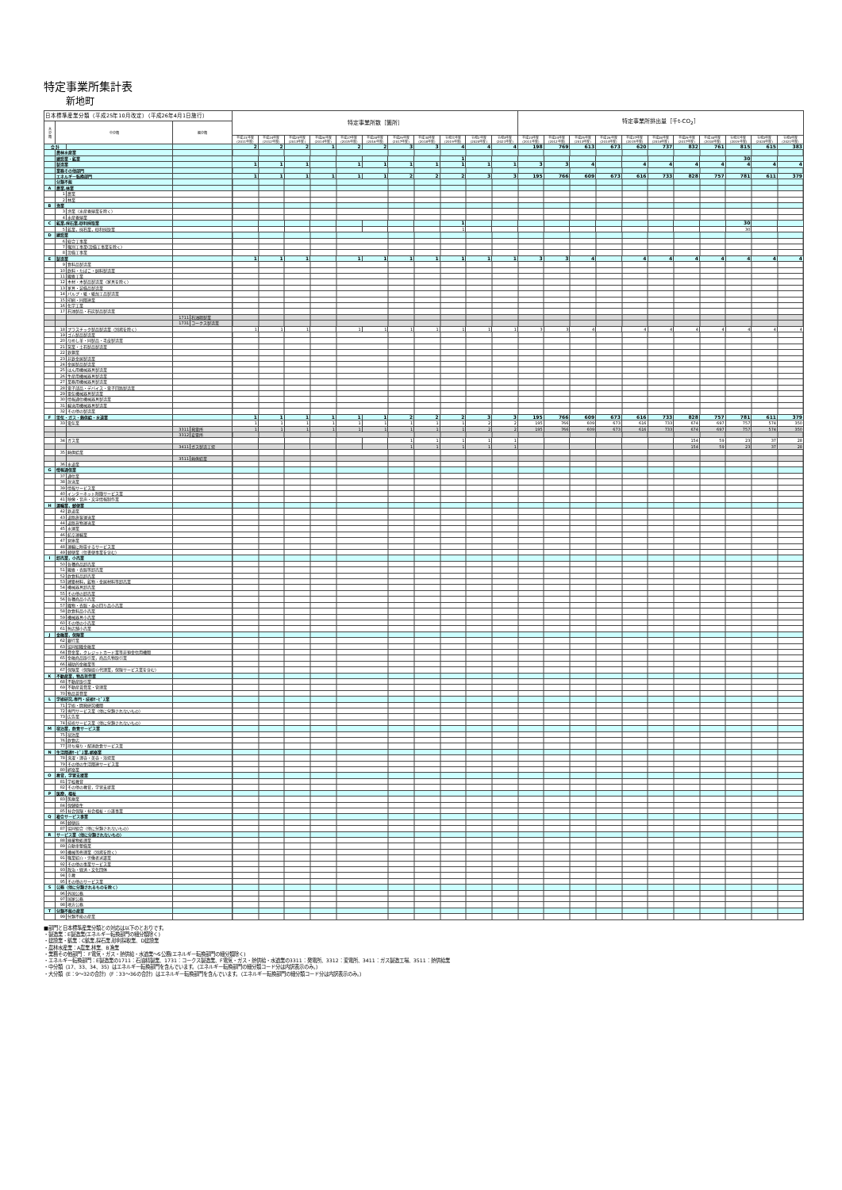特定事業所集計表
新地町
| 日本標準産業分類（平成25年10月改定）（平成26年4月1日施行） | | | | | 特定事業所数［箇所］ | | | | | | | | | | | 特定事業所排出量［千t-CO<sub>2</sub>］ | | | | | | | | | | |
| --- | --- | --- | --- | --- | --- | --- | --- | --- | --- | --- | --- | --- | --- | --- | --- | --- | --- | --- | --- | --- | --- | --- | --- | --- | --- | --- |
| 大 分 類 | 中分類 | | 細分類 | | | | | | | | | | | | | | | | | | | | | | | |
| | | | | | 平成23年度 (2011年度) | 平成24年度 (2012年度) | 平成25年度 (2013年度) | 平成26年度 (2014年度) | 平成27年度 (2015年度) | 平成28年度 (2016年度) | 平成29年度 (2017年度) | 平成30年度 (2018年度) | 令和元年度 (2019年度) | 令和2年度 (2020年度) | 令和3年度 (2021年度) | 平成23年度 (2011年度) | 平成24年度 (2012年度) | 平成25年度 (2013年度) | 平成26年度 (2014年度) | 平成27年度 (2015年度) | 平成28年度 (2016年度) | 平成29年度 (2017年度) | 平成30年度 (2018年度) | 令和元年度 (2019年度) | 令和2年度 (2020年度) | 令和3年度 (2021年度) |
| 合 計 | | | | | 2 | 2 | 2 | 1 | 2 | 2 | 3 | 3 | 4 | 4 | 4 | 198 | 769 | 613 | 673 | 620 | 737 | 832 | 761 | 815 | 615 | 383 |
| | 農林水産業 | | | | | | | | | | | | | | | | | | | | | | | | | |
| | 建設業・鉱業 | | | | | | | | | | | | 1 | | | | | | | | | | | 30 | | |
| | 製造業 | | | | 1 | 1 | 1 | | 1 | 1 | 1 | 1 | 1 | 1 | 1 | 3 | 3 | 4 | | 4 | 4 | 4 | 4 | 4 | 4 | 4 |
| | 業務その他部門 | | | | | | | | | | | | | | | | | | | | | | | | | |
| | エネルギー転換部門 | | | | 1 | 1 | 1 | 1 | 1 | 1 | 2 | 2 | 2 | 3 | 3 | 195 | 766 | 609 | 673 | 616 | 733 | 828 | 757 | 781 | 611 | 379 |
| | 分類不能 | | | | | | | | | | | | | | | | | | | | | | | | | |
| A | 農業,林業 | | | | | | | | | | | | | | | | | | | | | | | | | |
| | 1 | 農業 | | | | | | | | | | | | | | | | | | | | | | | | |
| | 2 | 林業 | | | | | | | | | | | | | | | | | | | | | | | | |
| B | 漁業 | | | | | | | | | | | | | | | | | | | | | | | | | |
| | 3 | 漁業（水産養殖業を除く） | | | | | | | | | | | | | | | | | | | | | | | | |
| | 4 | 水産養殖業 | | | | | | | | | | | | | | | | | | | | | | | | |
| C | 鉱業,採石業,砂利採取業 | | | | | | | | | | | | 1 | | | | | | | | | | | 30 | | |
| | 5 | 鉱業，採石業，砂利採取業 | | | | | | | | | | | 1 | | | | | | | | | | | 30 | | |
| D | 建設業 | | | | | | | | | | | | | | | | | | | | | | | | | |
| | 6 | 総合工事業 | | | | | | | | | | | | | | | | | | | | | | | | |
| | 7 | 職別工事業(設備工事業を除く) | | | | | | | | | | | | | | | | | | | | | | | | |
| | 8 | 設備工事業 | | | | | | | | | | | | | | | | | | | | | | | | |
| E | 製造業 | | | | 1 | 1 | 1 | | 1 | 1 | 1 | 1 | 1 | 1 | 1 | 3 | 3 | 4 | | 4 | 4 | 4 | 4 | 4 | 4 | 4 |
| | 9 | 食料品製造業 | | | | | | | | | | | | | | | | | | | | | | | | |
| | 10 | 飲料・たばこ・飼料製造業 | | | | | | | | | | | | | | | | | | | | | | | | |
| | 11 | 繊維工業 | | | | | | | | | | | | | | | | | | | | | | | | |
| | 12 | 木材・木製品製造業（家具を除く） | | | | | | | | | | | | | | | | | | | | | | | | |
| | 13 | 家具・装備品製造業 | | | | | | | | | | | | | | | | | | | | | | | | |
| | 14 | パルプ・紙・紙加工品製造業 | | | | | | | | | | | | | | | | | | | | | | | | |
| | 15 | 印刷・同関連業 | | | | | | | | | | | | | | | | | | | | | | | | |
| | 16 | 化学工業 | | | | | | | | | | | | | | | | | | | | | | | | |
| | 17 | 石油製品・石炭製品製造業 | | | | | | | | | | | | | | | | | | | | | | | | |
| | | | 1711 | 石油精製業 | | | | | | | | | | | | | | | | | | | | | | |
| | | | 1731 | コークス製造業 | | | | | | | | | | | | | | | | | | | | | | |
| | 18 | プラスチック製品製造業（別掲を除く） | | | 1 | 1 | 1 | | 1 | 1 | 1 | 1 | 1 | 1 | 1 | 3 | 3 | 4 | | 4 | 4 | 4 | 4 | 4 | 4 | 4 |
| | 19 | ゴム製品製造業 | | | | | | | | | | | | | | | | | | | | | | | | |
| | 20 | なめし革・同製品・毛皮製造業 | | | | | | | | | | | | | | | | | | | | | | | | |
| | 21 | 窯業・土石製品製造業 | | | | | | | | | | | | | | | | | | | | | | | | |
| | 22 | 鉄鋼業 | | | | | | | | | | | | | | | | | | | | | | | | |
| | 23 | 非鉄金属製造業 | | | | | | | | | | | | | | | | | | | | | | | | |
| | 24 | 金属製品製造業 | | | | | | | | | | | | | | | | | | | | | | | | |
| | 25 | はん用機械器具製造業 | | | | | | | | | | | | | | | | | | | | | | | | |
| | 26 | 生産用機械器具製造業 | | | | | | | | | | | | | | | | | | | | | | | | |
| | 27 | 業務用機械器具製造業 | | | | | | | | | | | | | | | | | | | | | | | | |
| | 28 | 電子部品・デバイス・電子回路製造業 | | | | | | | | | | | | | | | | | | | | | | | | |
| | 29 | 電気機械器具製造業 | | | | | | | | | | | | | | | | | | | | | | | | |
| | 30 | 情報通信機械器具製造業 | | | | | | | | | | | | | | | | | | | | | | | | |
| | 31 | 輸送用機械器具製造業 | | | | | | | | | | | | | | | | | | | | | | | | |
| | 32 | その他の製造業 | | | | | | | | | | | | | | | | | | | | | | | | |
| F | 電気・ガス・熱供給・水道業 | | | | 1 | 1 | 1 | 1 | 1 | 1 | 2 | 2 | 2 | 3 | 3 | 195 | 766 | 609 | 673 | 616 | 733 | 828 | 757 | 781 | 611 | 379 |
| | 33 | 電気業 | | | 1 | 1 | 1 | 1 | 1 | 1 | 1 | 1 | 1 | 2 | 2 | 195 | 766 | 609 | 673 | 616 | 733 | 674 | 697 | 757 | 574 | 350 |
| | | | 3311 | 発電所 | 1 | 1 | 1 | 1 | 1 | 1 | 1 | 1 | 1 | 2 | 2 | 195 | 766 | 609 | 673 | 616 | 733 | 674 | 697 | 757 | 574 | 350 |
| | | | 3312 | 変電所 | | | | | | | | | | | | | | | | | | | | | | |
| | 34 | ガス業 | | | | | | | | | 1 | 1 | 1 | 1 | 1 | | | | | | | 154 | 59 | 23 | 37 | 28 |
| | | | 3411 | ガス製造工場 | | | | | | | 1 | 1 | 1 | 1 | 1 | | | | | | | 154 | 59 | 23 | 37 | 28 |
| | 35 | 熱供給業 | | | | | | | | | | | | | | | | | | | | | | | | |
| | | | 3511 | 熱供給業 | | | | | | | | | | | | | | | | | | | | | | |
| | 36 | 水道業 | | | | | | | | | | | | | | | | | | | | | | | | |
| G | 情報通信業 | | | | | | | | | | | | | | | | | | | | | | | | | |
| | 37 | 通信業 | | | | | | | | | | | | | | | | | | | | | | | | |
| | 38 | 放送業 | | | | | | | | | | | | | | | | | | | | | | | | |
| | 39 | 情報サービス業 | | | | | | | | | | | | | | | | | | | | | | | | |
| | 40 | インターネット附随サービス業 | | | | | | | | | | | | | | | | | | | | | | | | |
| | 41 | 映像・音声・文字情報制作業 | | | | | | | | | | | | | | | | | | | | | | | | |
| H | 運輸業，郵便業 | | | | | | | | | | | | | | | | | | | | | | | | | |
| | 42 | 鉄道業 | | | | | | | | | | | | | | | | | | | | | | | | |
| | 43 | 道路旅客運送業 | | | | | | | | | | | | | | | | | | | | | | | | |
| | 44 | 道路貨物運送業 | | | | | | | | | | | | | | | | | | | | | | | | |
| | 45 | 水運業 | | | | | | | | | | | | | | | | | | | | | | | | |
| | 46 | 航空運輸業 | | | | | | | | | | | | | | | | | | | | | | | | |
| | 47 | 倉庫業 | | | | | | | | | | | | | | | | | | | | | | | | |
| | 48 | 運輸に附帯するサービス業 | | | | | | | | | | | | | | | | | | | | | | | | |
| | 49 | 郵便業（信書便事業を含む） | | | | | | | | | | | | | | | | | | | | | | | | |
| I | 卸売業，小売業 | | | | | | | | | | | | | | | | | | | | | | | | | |
| | 50 | 各種商品卸売業 | | | | | | | | | | | | | | | | | | | | | | | | |
| | 51 | 繊維・衣服等卸売業 | | | | | | | | | | | | | | | | | | | | | | | | |
| | 52 | 飲食料品卸売業 | | | | | | | | | | | | | | | | | | | | | | | | |
| | 53 | 建築材料，鉱物・金属材料等卸売業 | | | | | | | | | | | | | | | | | | | | | | | | |
| | 54 | 機械器具卸売業 | | | | | | | | | | | | | | | | | | | | | | | | |
| | 55 | その他の卸売業 | | | | | | | | | | | | | | | | | | | | | | | | |
| | 56 | 各種商品小売業 | | | | | | | | | | | | | | | | | | | | | | | | |
| | 57 | 織物・衣服・身の回り品小売業 | | | | | | | | | | | | | | | | | | | | | | | | |
| | 58 | 飲食料品小売業 | | | | | | | | | | | | | | | | | | | | | | | | |
| | 59 | 機械器具小売業 | | | | | | | | | | | | | | | | | | | | | | | | |
| | 60 | その他の小売業 | | | | | | | | | | | | | | | | | | | | | | | | |
| | 61 | 無店舗小売業 | | | | | | | | | | | | | | | | | | | | | | | | |
| J | 金融業，保険業 | | | | | | | | | | | | | | | | | | | | | | | | | |
| | 62 | 銀行業 | | | | | | | | | | | | | | | | | | | | | | | | |
| | 63 | 協同組織金融業 | | | | | | | | | | | | | | | | | | | | | | | | |
| | 64 | 貸金業，クレジットカード業等非預金信用機関 | | | | | | | | | | | | | | | | | | | | | | | | |
| | 65 | 金融商品取引業，商品先物取引業 | | | | | | | | | | | | | | | | | | | | | | | | |
| | 66 | 補助的金融業等 | | | | | | | | | | | | | | | | | | | | | | | | |
| | 67 | 保険業（保険媒介代理業，保険サービス業を含む） | | | | | | | | | | | | | | | | | | | | | | | | |
| K | 不動産業，物品賃貸業 | | | | | | | | | | | | | | | | | | | | | | | | | |
| | 68 | 不動産取引業 | | | | | | | | | | | | | | | | | | | | | | | | |
| | 69 | 不動産賃貸業・管理業 | | | | | | | | | | | | | | | | | | | | | | | | |
| | 70 | 物品賃貸業 | | | | | | | | | | | | | | | | | | | | | | | | |
| L | 学術研究,専門・技術ｻｰﾋﾞｽ業 | | | | | | | | | | | | | | | | | | | | | | | | | |
| | 71 | 学術・開発研究機関 | | | | | | | | | | | | | | | | | | | | | | | | |
| | 72 | 専門サービス業（他に分類されないもの） | | | | | | | | | | | | | | | | | | | | | | | | |
| | 73 | 広告業 | | | | | | | | | | | | | | | | | | | | | | | | |
| | 74 | 技術サービス業（他に分類されないもの） | | | | | | | | | | | | | | | | | | | | | | | | |
| M | 宿泊業，飲食サービス業 | | | | | | | | | | | | | | | | | | | | | | | | | |
| | 75 | 宿泊業 | | | | | | | | | | | | | | | | | | | | | | | | |
| | 76 | 飲食店 | | | | | | | | | | | | | | | | | | | | | | | | |
| | 77 | 持ち帰り・配達飲食サービス業 | | | | | | | | | | | | | | | | | | | | | | | | |
| N | 生活関連ｻｰﾋﾞｽ業,娯楽業 | | | | | | | | | | | | | | | | | | | | | | | | | |
| | 78 | 洗濯・理容・美容・浴場業 | | | | | | | | | | | | | | | | | | | | | | | | |
| | 79 | その他の生活関連サービス業 | | | | | | | | | | | | | | | | | | | | | | | | |
| | 80 | 娯楽業 | | | | | | | | | | | | | | | | | | | | | | | | |
| O | 教育，学習支援業 | | | | | | | | | | | | | | | | | | | | | | | | | |
| | 81 | 学校教育 | | | | | | | | | | | | | | | | | | | | | | | | |
| | 82 | その他の教育，学習支援業 | | | | | | | | | | | | | | | | | | | | | | | | |
| P | 医療，福祉 | | | | | | | | | | | | | | | | | | | | | | | | | |
| | 83 | 医療業 | | | | | | | | | | | | | | | | | | | | | | | | |
| | 84 | 保健衛生 | | | | | | | | | | | | | | | | | | | | | | | | |
| | 85 | 社会保険・社会福祉・介護事業 | | | | | | | | | | | | | | | | | | | | | | | | |
| Q | 複合サービス事業 | | | | | | | | | | | | | | | | | | | | | | | | | |
| | 86 | 郵便局 | | | | | | | | | | | | | | | | | | | | | | | | |
| | 87 | 協同組合（他に分類されないもの） | | | | | | | | | | | | | | | | | | | | | | | | |
| R | サービス業（他に分類されないもの） | | | | | | | | | | | | | | | | | | | | | | | | | |
| | 88 | 廃棄物処理業 | | | | | | | | | | | | | | | | | | | | | | | | |
| | 89 | 自動車整備業 | | | | | | | | | | | | | | | | | | | | | | | | |
| | 90 | 機械等修理業（別掲を除く） | | | | | | | | | | | | | | | | | | | | | | | | |
| | 91 | 職業紹介・労働者派遣業 | | | | | | | | | | | | | | | | | | | | | | | | |
| | 92 | その他の事業サービス業 | | | | | | | | | | | | | | | | | | | | | | | | |
| | 93 | 政治・経済・文化団体 | | | | | | | | | | | | | | | | | | | | | | | | |
| | 94 | 宗教 | | | | | | | | | | | | | | | | | | | | | | | | |
| | 95 | その他のサービス業 | | | | | | | | | | | | | | | | | | | | | | | | |
| S | 公務（他に分類されるものを除く） | | | | | | | | | | | | | | | | | | | | | | | | | |
| | 96 | 外国公務 | | | | | | | | | | | | | | | | | | | | | | | | |
| | 97 | 国家公務 | | | | | | | | | | | | | | | | | | | | | | | | |
| | 98 | 地方公務 | | | | | | | | | | | | | | | | | | | | | | | | |
| T | 分類不能の産業 | | | | | | | | | | | | | | | | | | | | | | | | | |
| | 99 | 分類不能の産業 | | | | | | | | | | | | | | | | | | | | | | | | |
■部門と日本標準産業分類との対応は以下のとおりです。
・製造業：E製造業(エネルギー転換部門の細分類除く)
・建設業・鉱業：C鉱業,採石業,砂利採取業、D建設業
・農林水産業：A農業,林業、B漁業
・業務その他部門： F電気・ガス・熱供給・水道業～S公務(エネルギー転換部門の細分類除く)
・エネルギー転換部門：E製造業の1711：石油精製業、1731：コークス製造業、F電気・ガス・熱供給・水道業の3311：発電所、3312：変電所、3411：ガス製造工場、3511：熱供給業
・中分類（17、33、34、35）はエネルギー転換部門を含んでいます。（エネルギー転換部門の細分類コード分は内訳表示のみ。）
・大分類（E：9～32の合計）（F：33～36の合計）はエネルギー転換部門を含んでいます。（エネルギー転換部門の細分類コード分は内訳表示のみ。）